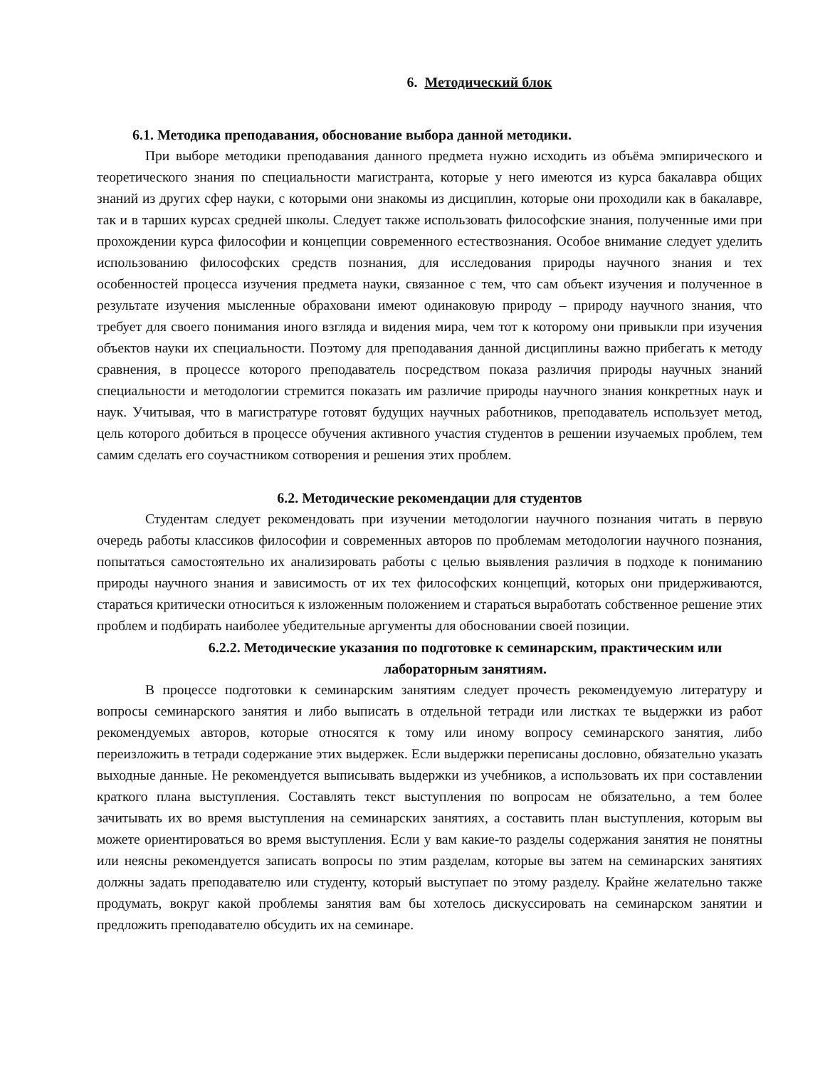6. Методический блок
6.1. Методика преподавания, обоснование выбора данной методики.
При выборе методики преподавания данного предмета нужно исходить из объёма эмпирического и теоретического знания по специальности магистранта, которые у него имеются из курса бакалавра общих знаний из других сфер науки, с которыми они знакомы из дисциплин, которые они проходили как в бакалавре, так и в тарших курсах средней школы. Следует также использовать философские знания, полученные ими при прохождении курса философии и концепции современного естествознания. Особое внимание следует уделить использованию философских средств познания, для исследования природы научного знания и тех особенностей процесса изучения предмета науки, связанное с тем, что сам объект изучения и полученное в результате изучения мысленные обраховани имеют одинаковую природу – природу научного знания, что требует для своего понимания иного взгляда и видения мира, чем тот к которому они привыкли при изучения объектов науки их специальности. Поэтому для преподавания данной дисциплины важно прибегать к методу сравнения, в процессе которого преподаватель посредством показа различия природы научных знаний специальности и методологии стремится показать им различие природы научного знания конкретных наук и наук. Учитывая, что в магистратуре готовят будущих научных работников, преподаватель использует метод, цель которого добиться в процессе обучения активного участия студентов в решении изучаемых проблем, тем самим сделать его соучастником сотворения и решения этих проблем.
6.2. Методические рекомендации для студентов
Студентам следует рекомендовать при изучении методологии научного познания читать в первую очередь работы классиков философии и современных авторов по проблемам методологии научного познания, попытаться самостоятельно их анализировать работы с целью выявления различия в подходе к пониманию природы научного знания и зависимость от их тех философских концепций, которых они придерживаются, стараться критически относиться к изложенным положением и стараться выработать собственное решение этих проблем и подбирать наиболее убедительные аргументы для обосновании своей позиции.
6.2.2. Методические указания по подготовке к семинарским, практическим или лабораторным занятиям.
В процессе подготовки к семинарским занятиям следует прочесть рекомендуемую литературу и вопросы семинарского занятия и либо выписать в отдельной тетради или листках те выдержки из работ рекомендуемых авторов, которые относятся к тому или иному вопросу семинарского занятия, либо переизложить в тетради содержание этих выдержек. Если выдержки переписаны дословно, обязательно указать выходные данные. Не рекомендуется выписывать выдержки из учебников, а использовать их при составлении краткого плана выступления. Составлять текст выступления по вопросам не обязательно, а тем более зачитывать их во время выступления на семинарских занятиях, а составить план выступления, которым вы можете ориентироваться во время выступления. Если у вам какие-то разделы содержания занятия не понятны или неясны рекомендуется записать вопросы по этим разделам, которые вы затем на семинарских занятиях должны задать преподавателю или студенту, который выступает по этому разделу. Крайне желательно также продумать, вокруг какой проблемы занятия вам бы хотелось дискуссировать на семинарском занятии и предложить преподавателю обсудить их на семинаре.